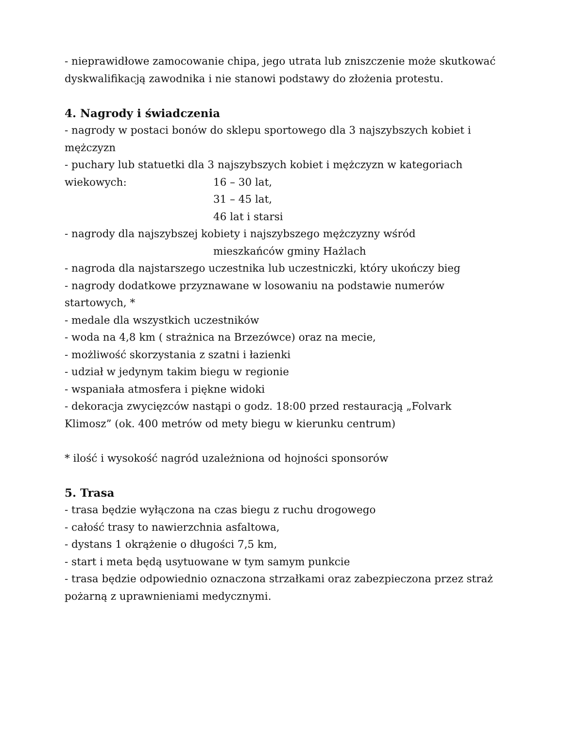- nieprawidłowe zamocowanie chipa, jego utrata lub zniszczenie może skutkować dyskwalifikacją zawodnika i nie stanowi podstawy do złożenia protestu.
4. Nagrody i świadczenia
- nagrody w postaci bonów do sklepu sportowego dla 3 najszybszych kobiet i mężczyzn
- puchary lub statuetki dla 3 najszybszych kobiet i mężczyzn w kategoriach
wiekowych: 16 – 30 lat,
31 – 45 lat,
46 lat i starsi
- nagrody dla najszybszej kobiety i najszybszego mężczyzny wśród
mieszkańców gminy Hażlach
- nagroda dla najstarszego uczestnika lub uczestniczki, który ukończy bieg
- nagrody dodatkowe przyznawane w losowaniu na podstawie numerów startowych, *
- medale dla wszystkich uczestników
- woda na 4,8 km ( strażnica na Brzezówce) oraz na mecie,
- możliwość skorzystania z szatni i łazienki
- udział w jedynym takim biegu w regionie
- wspaniała atmosfera i piękne widoki
- dekoracja zwycięzców nastąpi o godz. 18:00 przed restauracją „Folvark Klimosz” (ok. 400 metrów od mety biegu w kierunku centrum)
* ilość i wysokość nagród uzależniona od hojności sponsorów
5. Trasa
- trasa będzie wyłączona na czas biegu z ruchu drogowego
- całość trasy to nawierzchnia asfaltowa,
- dystans 1 okrążenie o długości 7,5 km,
- start i meta będą usytuowane w tym samym punkcie
- trasa będzie odpowiednio oznaczona strzałkami oraz zabezpieczona przez straż pożarną z uprawnieniami medycznymi.